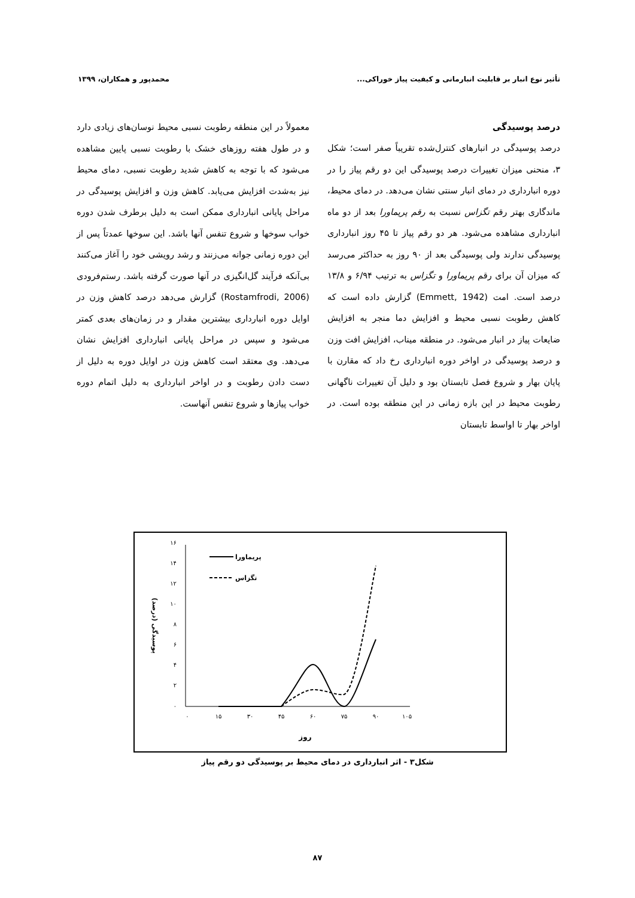تأثیر نوع انبار بر قابلیت انبارمانی و کیفیت پیاز خوراکی... محمدپور و همکاران، ۱۳۹۹
درصد پوسیدگی
درصد پوسیدگی در انبارهای کنترل‌شده تقریباً صفر است؛ شکل ۳، منحنی میزان تغییرات درصد پوسیدگی این دو رقم پیاز را در دوره انبارداری در دمای انبار سنتی نشان می‌دهد. در دمای محیط، ماندگاری بهتر رقم تگزاس نسبت به رقم پریماورا بعد از دو ماه انبارداری مشاهده می‌شود. هر دو رقم پیاز تا ۴۵ روز انبارداری پوسیدگی ندارند ولی پوسیدگی بعد از ۹۰ روز به حداکثر می‌رسد که میزان آن برای رقم پریماورا و تگزاس به ترتیب ۶/۹۴ و ۱۳/۸ درصد است. امت (Emmett, 1942) گزارش داده است که کاهش رطوبت نسبی محیط و افزایش دما منجر به افزایش ضایعات پیاز در انبار می‌شود. در منطقه میناب، افزایش افت وزن و درصد پوسیدگی در اواخر دوره انبارداری رخ داد که مقارن با پایان بهار و شروع فصل تابستان بود و دلیل آن تغییرات ناگهانی رطوبت محیط در این بازه زمانی در این منطقه بوده است. در اواخر بهار تا اواسط تابستان
معمولاً در این منطقه رطوبت نسبی محیط نوسان‌های زیادی دارد و در طول هفته روزهای خشک با رطوبت نسبی پایین مشاهده می‌شود که با توجه به کاهش شدید رطوبت نسبی، دمای محیط نیز به‌شدت افزایش می‌یابد. کاهش وزن و افزایش پوسیدگی در مراحل پایانی انبارداری ممکن است به دلیل برطرف شدن دوره خواب سوخها و شروع تنفس آنها باشد. این سوخها عمدتاً پس از این دوره زمانی جوانه می‌زنند و رشد رویشی خود را آغاز می‌کنند بی‌آنکه فرآیند گل‌انگیزی در آنها صورت گرفته باشد. رستم‌فرودی (Rostamfrodi, 2006) گزارش می‌دهد درصد کاهش وزن در اوایل دوره انبارداری بیشترین مقدار و در زمان‌های بعدی کمتر می‌شود و سپس در مراحل پایانی انبارداری افزایش نشان می‌دهد. وی معتقد است کاهش وزن در اوایل دوره به دلیل از دست دادن رطوبت و در اواخر انبارداری به دلیل اتمام دوره خواب پیازها و شروع تنفس آنهاست.
۰
۲
۴
۶
۸
۱۰
۱۲
۱۴
۱۶
۰
۱۵
۳۰
۴۵
۶۰
۷۵
۹۰
۱۰۵
روز
پوسیدگی (درصد)
پریماورا
تگزاس
شکل۳ - اثر انبارداری در دمای محیط بر پوسیدگی دو رقم پیاز
۸۷